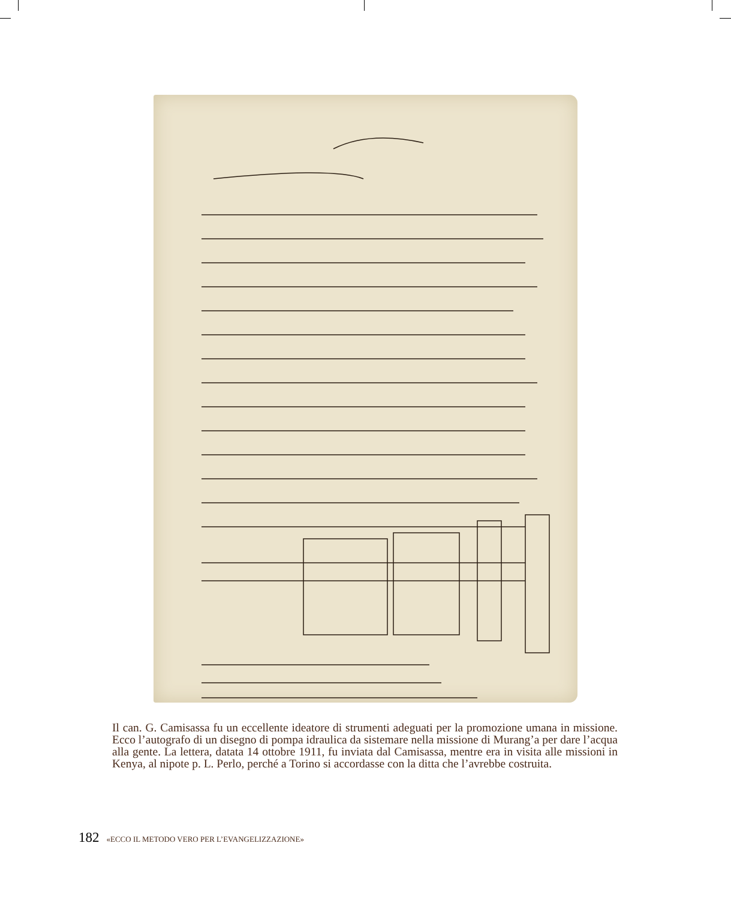Il can. G. Camisassa fu un eccellente ideatore di strumenti adeguati per la promozione umana in missione. Ecco l’autografo di un disegno di pompa idraulica da sistemare nella missione di Murang’a per dare l’acqua alla gente. La lettera, datata 14 ottobre 1911, fu inviata dal Camisassa, mentre era in visita alle missioni in Kenya, al nipote p. L. Perlo, perché a Torino si accordasse con la ditta che l’avrebbe costruita.
182 «ECCO IL METODO VERO PER L’EVANGELIZZAZIONE»